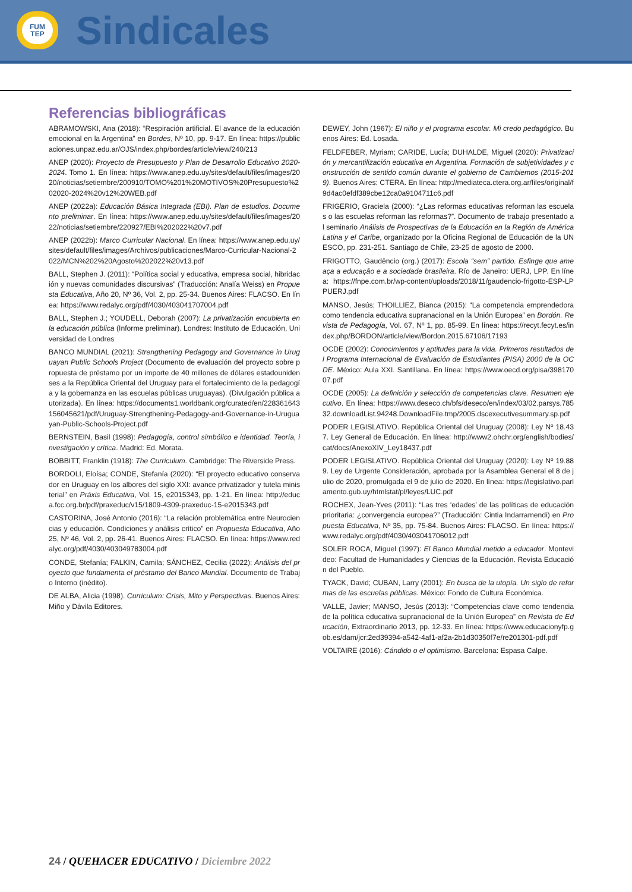FUM
TEP
Sindicales
Referencias bibliográficas
ABRAMOWSKI, Ana (2018): “Respiración artificial. El avance de la educación emocional en la Argentina” en Bordes, Nº 10, pp. 9-17. En línea: https://publicaciones.unpaz.edu.ar/OJS/index.php/bordes/article/view/240/213
ANEP (2020): Proyecto de Presupuesto y Plan de Desarrollo Educativo 2020-2024. Tomo 1. En línea: https://www.anep.edu.uy/sites/default/files/images/2020/noticias/setiembre/200910/TOMO%201%20MOTIVOS%20Presupuesto%202020-2024%20v12%20WEB.pdf
ANEP (2022a): Educación Básica Integrada (EBI). Plan de estudios. Documento preliminar. En línea: https://www.anep.edu.uy/sites/default/files/images/2022/noticias/setiembre/220927/EBI%202022%20v7.pdf
ANEP (2022b): Marco Curricular Nacional. En línea: https://www.anep.edu.uy/sites/default/files/images/Archivos/publicaciones/Marco-Curricular-Nacional-2022/MCN%202%20Agosto%202022%20v13.pdf
BALL, Stephen J. (2011): “Política social y educativa, empresa social, hibridación y nuevas comunidades discursivas” (Traducción: Analía Weiss) en Propuesta Educativa, Año 20, Nº 36, Vol. 2, pp. 25-34. Buenos Aires: FLACSO. En línea: https://www.redalyc.org/pdf/4030/403041707004.pdf
BALL, Stephen J.; YOUDELL, Deborah (2007): La privatización encubierta en la educación pública (Informe preliminar). Londres: Instituto de Educación, Universidad de Londres
BANCO MUNDIAL (2021): Strengthening Pedagogy and Governance in Uruguayan Public Schools Project (Documento de evaluación del proyecto sobre propuesta de préstamo por un importe de 40 millones de dólares estadounidenses a la República Oriental del Uruguay para el fortalecimiento de la pedagogía y la gobernanza en las escuelas públicas uruguayas). (Divulgación pública autorizada). En línea: https://documents1.worldbank.org/curated/en/228361643156045621/pdf/Uruguay-Strengthening-Pedagogy-and-Governance-in-Uruguayan-Public-Schools-Project.pdf
BERNSTEIN, Basil (1998): Pedagogía, control simbólico e identidad. Teoría, investigación y crítica. Madrid: Ed. Morata.
BOBBITT, Franklin (1918): The Curriculum. Cambridge: The Riverside Press.
BORDOLI, Eloísa; CONDE, Stefanía (2020): “El proyecto educativo conservador en Uruguay en los albores del siglo XXI: avance privatizador y tutela ministerial” en Práxis Educativa, Vol. 15, e2015343, pp. 1-21. En línea: http://educa.fcc.org.br/pdf/praxeduc/v15/1809-4309-praxeduc-15-e2015343.pdf
CASTORINA, José Antonio (2016): “La relación problemática entre Neurociencias y educación. Condiciones y análisis crítico” en Propuesta Educativa, Año 25, Nº 46, Vol. 2, pp. 26-41. Buenos Aires: FLACSO. En línea: https://www.redalyc.org/pdf/4030/403049783004.pdf
CONDE, Stefanía; FALKIN, Camila; SÁNCHEZ, Cecilia (2022): Análisis del proyecto que fundamenta el préstamo del Banco Mundial. Documento de Trabajo Interno (inédito).
DE ALBA, Alicia (1998). Curriculum: Crisis, Mito y Perspectivas. Buenos Aires: Miño y Dávila Editores.
DEWEY, John (1967): El niño y el programa escolar. Mi credo pedagógico. Buenos Aires: Ed. Losada.
FELDFEBER, Myriam; CARIDE, Lucía; DUHALDE, Miguel (2020): Privatización y mercantilización educativa en Argentina. Formación de subjetividades y construcción de sentido común durante el gobierno de Cambiemos (2015-2019). Buenos Aires: CTERA. En línea: http://mediateca.ctera.org.ar/files/original/f9d4ac0efdf389cbe12ca0a9104711c6.pdf
FRIGERIO, Graciela (2000): “¿Las reformas educativas reforman las escuelas o las escuelas reforman las reformas?”. Documento de trabajo presentado al seminario Análisis de Prospectivas de la Educación en la Región de América Latina y el Caribe, organizado por la Oficina Regional de Educación de la UNESCO, pp. 231-251. Santiago de Chile, 23-25 de agosto de 2000.
FRIGOTTO, Gaudêncio (org.) (2017): Escola “sem” partido. Esfinge que ameaça a educação e a sociedade brasileira. Río de Janeiro: UERJ, LPP. En línea: https://fnpe.com.br/wp-content/uploads/2018/11/gaudencio-frigotto-ESP-LPPUERJ.pdf
MANSO, Jesús; THOILLIEZ, Bianca (2015): “La competencia emprendedora como tendencia educativa supranacional en la Unión Europea” en Bordón. Revista de Pedagogía, Vol. 67, Nº 1, pp. 85-99. En línea: https://recyt.fecyt.es/index.php/BORDON/article/view/Bordon.2015.67106/17193
OCDE (2002): Conocimientos y aptitudes para la vida. Primeros resultados del Programa Internacional de Evaluación de Estudiantes (PISA) 2000 de la OCDE. México: Aula XXI. Santillana. En línea: https://www.oecd.org/pisa/39817007.pdf
OCDE (2005): La definición y selección de competencias clave. Resumen ejecutivo. En línea: https://www.deseco.ch/bfs/deseco/en/index/03/02.parsys.78532.downloadList.94248.DownloadFile.tmp/2005.dscexecutivesummary.sp.pdf
PODER LEGISLATIVO. República Oriental del Uruguay (2008): Ley Nº 18.437. Ley General de Educación. En línea: http://www2.ohchr.org/english/bodies/cat/docs/AnexoXIV_Ley18437.pdf
PODER LEGISLATIVO. República Oriental del Uruguay (2020): Ley Nº 19.889. Ley de Urgente Consideración, aprobada por la Asamblea General el 8 de julio de 2020, promulgada el 9 de julio de 2020. En línea: https://legislativo.parlamento.gub.uy/htmlstat/pl/leyes/LUC.pdf
ROCHEX, Jean-Yves (2011): “Las tres ‘edades’ de las políticas de educación prioritaria: ¿convergencia europea?” (Traducción: Cintia Indarramendi) en Propuesta Educativa, Nº 35, pp. 75-84. Buenos Aires: FLACSO. En línea: https://www.redalyc.org/pdf/4030/403041706012.pdf
SOLER ROCA, Miguel (1997): El Banco Mundial metido a educador. Montevideo: Facultad de Humanidades y Ciencias de la Educación. Revista Educación del Pueblo.
TYACK, David; CUBAN, Larry (2001): En busca de la utopía. Un siglo de reformas de las escuelas públicas. México: Fondo de Cultura Económica.
VALLE, Javier; MANSO, Jesús (2013): “Competencias clave como tendencia de la política educativa supranacional de la Unión Europea” en Revista de Educación, Extraordinario 2013, pp. 12-33. En línea: https://www.educacionyfp.gob.es/dam/jcr:2ed39394-a542-4af1-af2a-2b1d30350f7e/re201301-pdf.pdf
VOLTAIRE (2016): Cándido o el optimismo. Barcelona: Espasa Calpe.
24 / QUEHACER EDUCATIVO / Diciembre 2022